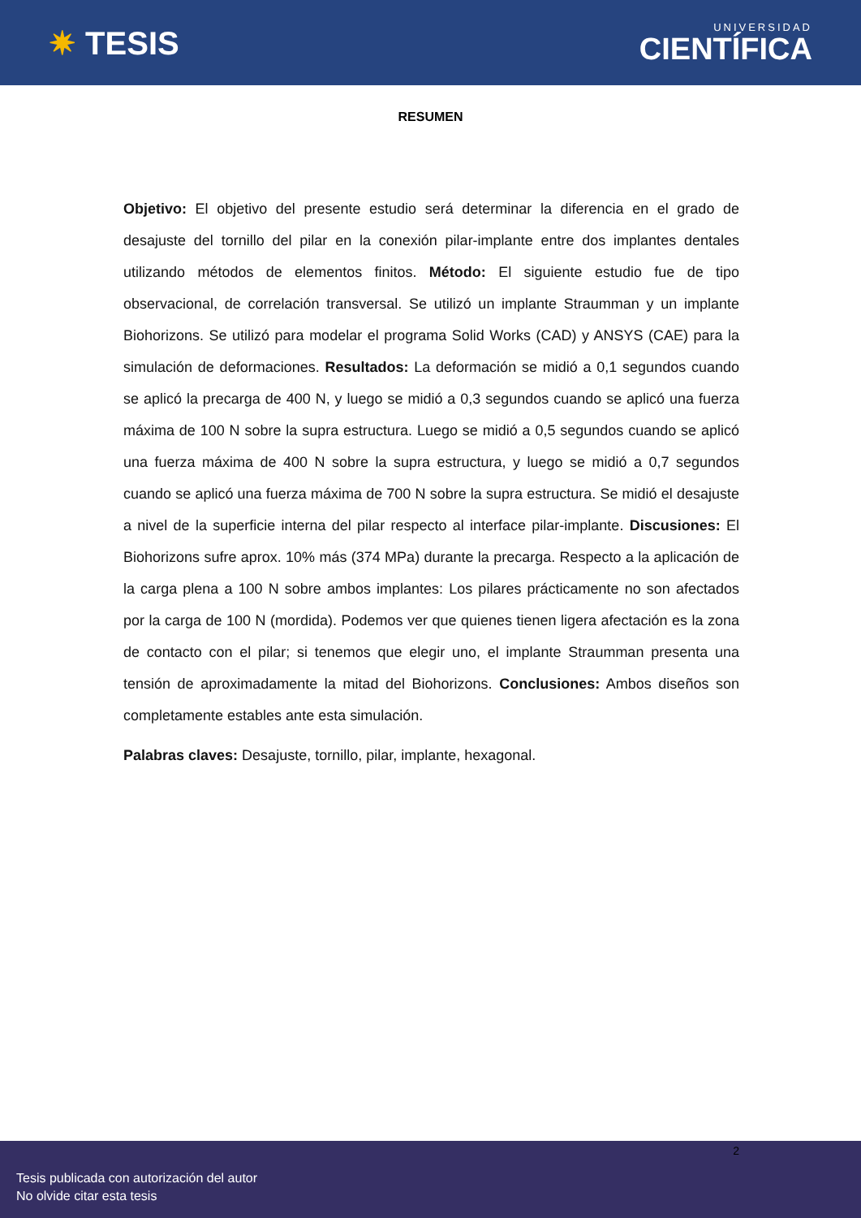✷ TESIS
UNIVERSIDAD
CIENTÍFICA
RESUMEN
Objetivo: El objetivo del presente estudio será determinar la diferencia en el grado de desajuste del tornillo del pilar en la conexión pilar-implante entre dos implantes dentales utilizando métodos de elementos finitos. Método: El siguiente estudio fue de tipo observacional, de correlación transversal. Se utilizó un implante Straumman y un implante Biohorizons. Se utilizó para modelar el programa Solid Works (CAD) y ANSYS (CAE) para la simulación de deformaciones. Resultados: La deformación se midió a 0,1 segundos cuando se aplicó la precarga de 400 N, y luego se midió a 0,3 segundos cuando se aplicó una fuerza máxima de 100 N sobre la supra estructura. Luego se midió a 0,5 segundos cuando se aplicó una fuerza máxima de 400 N sobre la supra estructura, y luego se midió a 0,7 segundos cuando se aplicó una fuerza máxima de 700 N sobre la supra estructura. Se midió el desajuste a nivel de la superficie interna del pilar respecto al interface pilar-implante. Discusiones: El Biohorizons sufre aprox. 10% más (374 MPa) durante la precarga. Respecto a la aplicación de la carga plena a 100 N sobre ambos implantes: Los pilares prácticamente no son afectados por la carga de 100 N (mordida). Podemos ver que quienes tienen ligera afectación es la zona de contacto con el pilar; si tenemos que elegir uno, el implante Straumman presenta una tensión de aproximadamente la mitad del Biohorizons. Conclusiones: Ambos diseños son completamente estables ante esta simulación.
Palabras claves: Desajuste, tornillo, pilar, implante, hexagonal.
2
Tesis publicada con autorización del autor
No olvide citar esta tesis